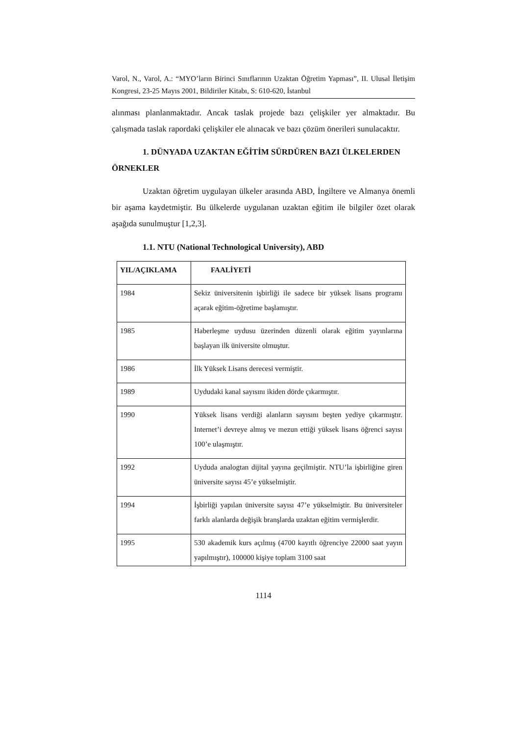Varol, N., Varol, A.: “MYO’ların Birinci Sınıflarının Uzaktan Öğretim Yapması”, II. Ulusal İletişim Kongresi, 23-25 Mayıs 2001, Bildiriler Kitabı, S: 610-620, İstanbul
alınması planlanmaktadır. Ancak taslak projede bazı çelişkiler yer almaktadır. Bu çalışmada taslak rapordaki çelişkiler ele alınacak ve bazı çözüm önerileri sunulacaktır.
1. DÜNYADA UZAKTAN EĞİTİM SÜRDÜREN BAZI ÜLKELERDEN ÖRNEKLER
Uzaktan öğretim uygulayan ülkeler arasında ABD, İngiltere ve Almanya önemli bir aşama kaydetmiştir. Bu ülkelerde uygulanan uzaktan eğitim ile bilgiler özet olarak aşağıda sunulmuştur [1,2,3].
1.1. NTU (National Technological University), ABD
| YIL/AÇIKLAMA | FAALİYETİ |
| --- | --- |
| 1984 | Sekiz üniversitenin işbirliği ile sadece bir yüksek lisans programı açarak eğitim-öğretime başlamıştır. |
| 1985 | Haberleşme uydusu üzerinden düzenli olarak eğitim yayınlarına başlayan ilk üniversite olmuştur. |
| 1986 | İlk Yüksek Lisans derecesi vermiştir. |
| 1989 | Uydudaki kanal sayısını ikiden dörde çıkarmıştır. |
| 1990 | Yüksek lisans verdiği alanların sayısını beşten yediye çıkarmıştır. Internet’i devreye almış ve mezun ettiği yüksek lisans öğrenci sayısı 100’e ulaşmıştır. |
| 1992 | Uyduda analogtan dijital yayına geçilmiştir. NTU’la işbirliğine giren üniversite sayısı 45’e yükselmiştir. |
| 1994 | İşbirliği yapılan üniversite sayısı 47’e yükselmiştir. Bu üniversiteler farklı alanlarda değişik branşlarda uzaktan eğitim vermişlerdir. |
| 1995 | 530 akademik kurs açılmış (4700 kayıtlı öğrenciye 22000 saat yayın yapılmıştır), 100000 kişiye toplam 3100 saat |
1114